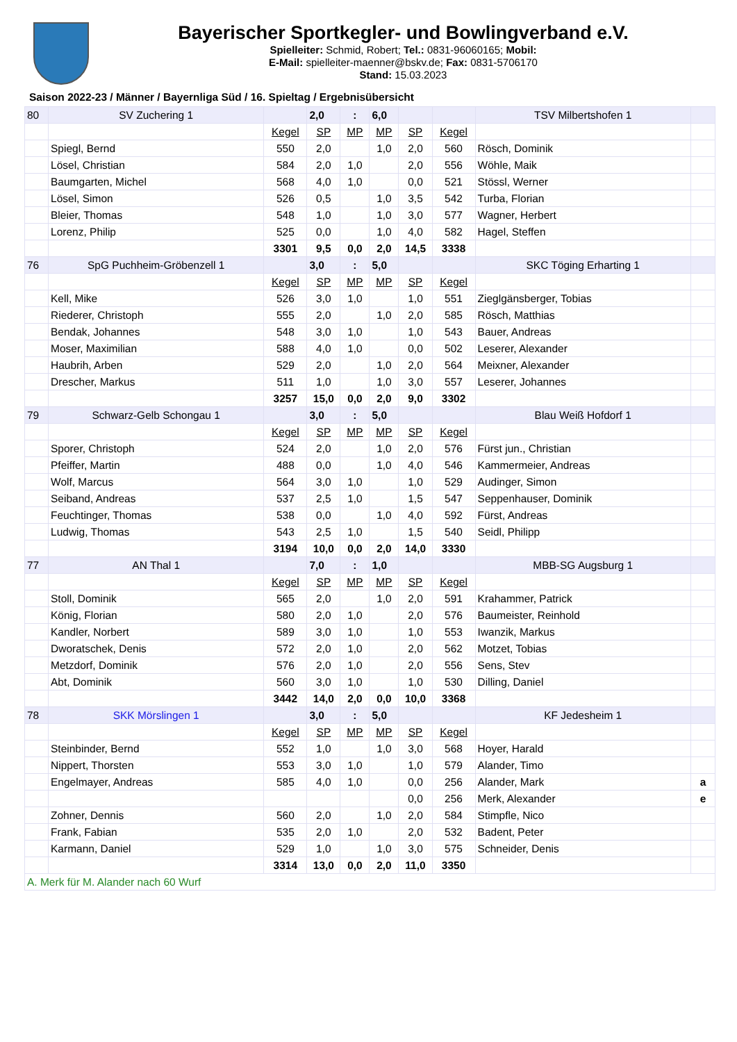Bayerischer Sportkegler- und Bowlingverband e.V.
Spielleiter: Schmid, Robert; Tel.: 0831-96060165; Mobil:
E-Mail: spielleiter-maenner@bskv.de; Fax: 0831-5706170
Stand: 15.03.2023
Saison 2022-23 / Männer / Bayernliga Süd / 16. Spieltag / Ergebnisübersicht
| 80 | SV Zuchering 1 | | 2,0 | : | 6,0 | | | TSV Milbertshofen 1 | |
| | | Kegel | SP | MP | MP | SP | Kegel | | |
| | Spiegl, Bernd | 550 | 2,0 | | 1,0 | 2,0 | 560 | Rösch, Dominik | |
| | Lösel, Christian | 584 | 2,0 | 1,0 | | 2,0 | 556 | Wöhle, Maik | |
| | Baumgarten, Michel | 568 | 4,0 | 1,0 | | 0,0 | 521 | Stössl, Werner | |
| | Lösel, Simon | 526 | 0,5 | | 1,0 | 3,5 | 542 | Turba, Florian | |
| | Bleier, Thomas | 548 | 1,0 | | 1,0 | 3,0 | 577 | Wagner, Herbert | |
| | Lorenz, Philip | 525 | 0,0 | | 1,0 | 4,0 | 582 | Hagel, Steffen | |
| | | 3301 | 9,5 | 0,0 | 2,0 | 14,5 | 3338 | | |
| 76 | SpG Puchheim-Gröbenzell 1 | | 3,0 | : | 5,0 | | | SKC Töging Erharting 1 | |
| | | Kegel | SP | MP | MP | SP | Kegel | | |
| | Kell, Mike | 526 | 3,0 | 1,0 | | 1,0 | 551 | Zieglgänsberger, Tobias | |
| | Riederer, Christoph | 555 | 2,0 | | 1,0 | 2,0 | 585 | Rösch, Matthias | |
| | Bendak, Johannes | 548 | 3,0 | 1,0 | | 1,0 | 543 | Bauer, Andreas | |
| | Moser, Maximilian | 588 | 4,0 | 1,0 | | 0,0 | 502 | Leserer, Alexander | |
| | Haubrih, Arben | 529 | 2,0 | | 1,0 | 2,0 | 564 | Meixner, Alexander | |
| | Drescher, Markus | 511 | 1,0 | | 1,0 | 3,0 | 557 | Leserer, Johannes | |
| | | 3257 | 15,0 | 0,0 | 2,0 | 9,0 | 3302 | | |
| 79 | Schwarz-Gelb Schongau 1 | | 3,0 | : | 5,0 | | | Blau Weiß Hofdorf 1 | |
| | | Kegel | SP | MP | MP | SP | Kegel | | |
| | Sporer, Christoph | 524 | 2,0 | | 1,0 | 2,0 | 576 | Fürst jun., Christian | |
| | Pfeiffer, Martin | 488 | 0,0 | | 1,0 | 4,0 | 546 | Kammermeier, Andreas | |
| | Wolf, Marcus | 564 | 3,0 | 1,0 | | 1,0 | 529 | Audinger, Simon | |
| | Seiband, Andreas | 537 | 2,5 | 1,0 | | 1,5 | 547 | Seppenhauser, Dominik | |
| | Feuchtinger, Thomas | 538 | 0,0 | | 1,0 | 4,0 | 592 | Fürst, Andreas | |
| | Ludwig, Thomas | 543 | 2,5 | 1,0 | | 1,5 | 540 | Seidl, Philipp | |
| | | 3194 | 10,0 | 0,0 | 2,0 | 14,0 | 3330 | | |
| 77 | AN Thal 1 | | 7,0 | : | 1,0 | | | MBB-SG Augsburg 1 | |
| | | Kegel | SP | MP | MP | SP | Kegel | | |
| | Stoll, Dominik | 565 | 2,0 | | 1,0 | 2,0 | 591 | Krahammer, Patrick | |
| | König, Florian | 580 | 2,0 | 1,0 | | 2,0 | 576 | Baumeister, Reinhold | |
| | Kandler, Norbert | 589 | 3,0 | 1,0 | | 1,0 | 553 | Iwanzik, Markus | |
| | Dworatschek, Denis | 572 | 2,0 | 1,0 | | 2,0 | 562 | Motzet, Tobias | |
| | Metzdorf, Dominik | 576 | 2,0 | 1,0 | | 2,0 | 556 | Sens, Stev | |
| | Abt, Dominik | 560 | 3,0 | 1,0 | | 1,0 | 530 | Dilling, Daniel | |
| | | 3442 | 14,0 | 2,0 | 0,0 | 10,0 | 3368 | | |
| 78 | SKK Mörslingen 1 | | 3,0 | : | 5,0 | | | KF Jedesheim 1 | |
| | | Kegel | SP | MP | MP | SP | Kegel | | |
| | Steinbinder, Bernd | 552 | 1,0 | | 1,0 | 3,0 | 568 | Hoyer, Harald | |
| | Nippert, Thorsten | 553 | 3,0 | 1,0 | | 1,0 | 579 | Alander, Timo | |
| | Engelmayer, Andreas | 585 | 4,0 | 1,0 | | 0,0 | 256 | Alander, Mark | a |
| | | | | | | 0,0 | 256 | Merk, Alexander | e |
| | Zohner, Dennis | 560 | 2,0 | | 1,0 | 2,0 | 584 | Stimpfle, Nico | |
| | Frank, Fabian | 535 | 2,0 | 1,0 | | 2,0 | 532 | Badent, Peter | |
| | Karmann, Daniel | 529 | 1,0 | | 1,0 | 3,0 | 575 | Schneider, Denis | |
| | | 3314 | 13,0 | 0,0 | 2,0 | 11,0 | 3350 | | |
| A. Merk für M. Alander nach 60 Wurf | | | | | | | | | |